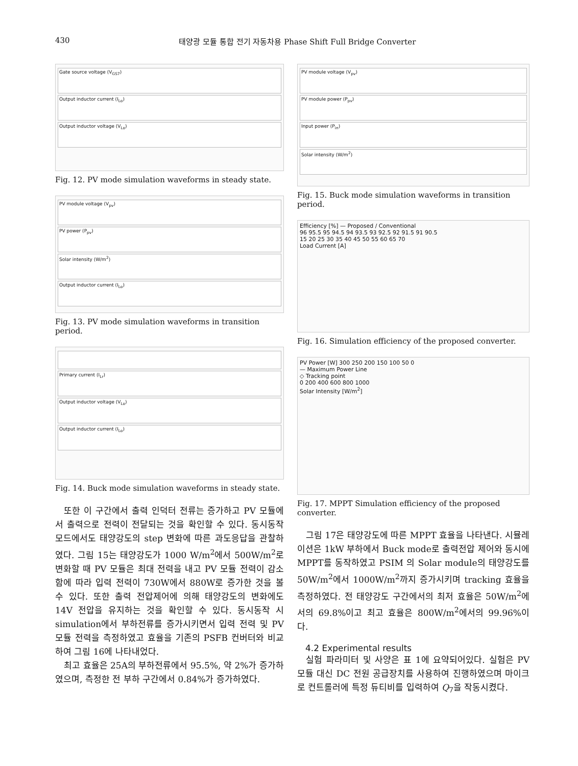430 태양광 모듈 통합 전기 자동차용 Phase Shift Full Bridge Converter
Gate source voltage (V<sub>GS7</sub>)
Output inductor current (I<sub>Lo</sub>)
Output inductor voltage (V<sub>Lo</sub>)
Fig. 12. PV mode simulation waveforms in steady state.
PV module voltage (V<sub>pv</sub>)
PV power (P<sub>pv</sub>)
Solar intensity (W/m<sup>2</sup>)
Output inductor current (I<sub>Lo</sub>)
Fig. 13. PV mode simulation waveforms in transition period.
Primary current (I<sub>Lr</sub>)
Output inductor voltage (V<sub>Lo</sub>)
Output inductor current (I<sub>Lo</sub>)
Fig. 14. Buck mode simulation waveforms in steady state.
또한 이 구간에서 출력 인덕터 전류는 증가하고 PV 모듈에서 출력으로 전력이 전달되는 것을 확인할 수 있다. 동시동작 모드에서도 태양강도의 step 변화에 따른 과도응답을 관찰하였다. 그림 15는 태양강도가 1000 W/m<sup>2</sup>에서 500W/m<sup>2</sup>로 변화할 때 PV 모듈은 최대 전력을 내고 PV 모듈 전력이 감소함에 따라 입력 전력이 730W에서 880W로 증가한 것을 볼 수 있다. 또한 출력 전압제어에 의해 태양강도의 변화에도 14V 전압을 유지하는 것을 확인할 수 있다. 동시동작 시 simulation에서 부하전류를 증가시키면서 입력 전력 및 PV 모듈 전력을 측정하였고 효율을 기존의 PSFB 컨버터와 비교하여 그림 16에 나타내었다.
최고 효율은 25A의 부하전류에서 95.5%, 약 2%가 증가하였으며, 측정한 전 부하 구간에서 0.84%가 증가하였다.
PV module voltage (V<sub>pv</sub>)
PV module power (P<sub>pv</sub>)
Input power (P<sub>in</sub>)
Solar intensity (W/m<sup>2</sup>)
Fig. 15. Buck mode simulation waveforms in transition period.
Efficiency [%] — Proposed / Conventional
96 95.5 95 94.5 94 93.5 93 92.5 92 91.5 91 90.5
15 20 25 30 35 40 45 50 55 60 65 70
Load Current [A]
Fig. 16. Simulation efficiency of the proposed converter.
PV Power [W] 300 250 200 150 100 50 0
— Maximum Power Line
◇ Tracking point
0 200 400 600 800 1000
Solar Intensity [W/m<sup>2</sup>]
Fig. 17. MPPT Simulation efficiency of the proposed converter.
그림 17은 태양강도에 따른 MPPT 효율을 나타낸다. 시뮬레이션은 1kW 부하에서 Buck mode로 출력전압 제어와 동시에 MPPT를 동작하였고 PSIM 의 Solar module의 태양강도를 50W/m<sup>2</sup>에서 1000W/m<sup>2</sup>까지 증가시키며 tracking 효율을 측정하였다. 전 태양강도 구간에서의 최저 효율은 50W/m<sup>2</sup>에서의 69.8%이고 최고 효율은 800W/m<sup>2</sup>에서의 99.96%이다.
4.2 Experimental results
실험 파라미터 및 사양은 표 1에 요약되어있다. 실험은 PV 모듈 대신 DC 전원 공급장치를 사용하여 진행하였으며 마이크로 컨트롤러에 특정 듀티비를 입력하여 Q<sub>7</sub>을 작동시켰다.